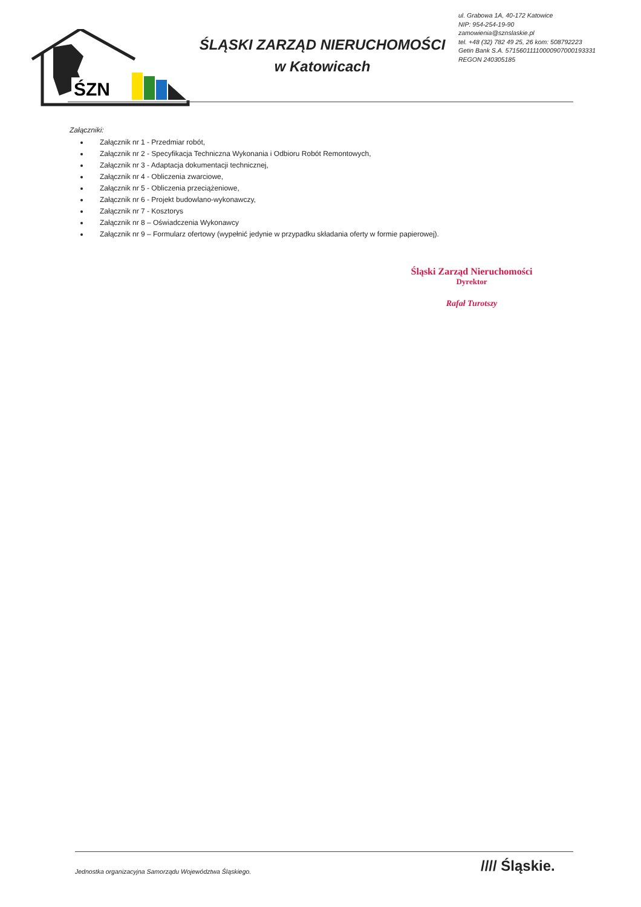ŚZN
ŚLĄSKI ZARZĄD NIERUCHOMOŚCI
w Katowicach
ul. Grabowa 1A, 40-172 Katowice
NIP: 954-254-19-90
zamowienia@sznslaskie.pl
tel. +48 (32) 782 49 25, 26 kom: 508792223
Getin Bank S.A. 57156011110000907000193331
REGON 240305185
Załączniki:
Załącznik nr 1 - Przedmiar robót,
Załącznik nr 2 - Specyfikacja Techniczna Wykonania i Odbioru Robót Remontowych,
Załącznik nr 3 - Adaptacja dokumentacji technicznej,
Załącznik nr 4 - Obliczenia zwarciowe,
Załącznik nr 5 - Obliczenia przeciążeniowe,
Załącznik nr 6 - Projekt budowlano-wykonawczy,
Załącznik nr 7 - Kosztorys
Załącznik nr 8 – Oświadczenia Wykonawcy
Załącznik nr 9 – Formularz ofertowy (wypełnić jedynie w przypadku składania oferty w formie papierowej).
Śląski Zarząd Nieruchomości
Dyrektor
Rafał Turotszy
Jednostka organizacyjna Samorządu Województwa Śląskiego.
//// Śląskie.